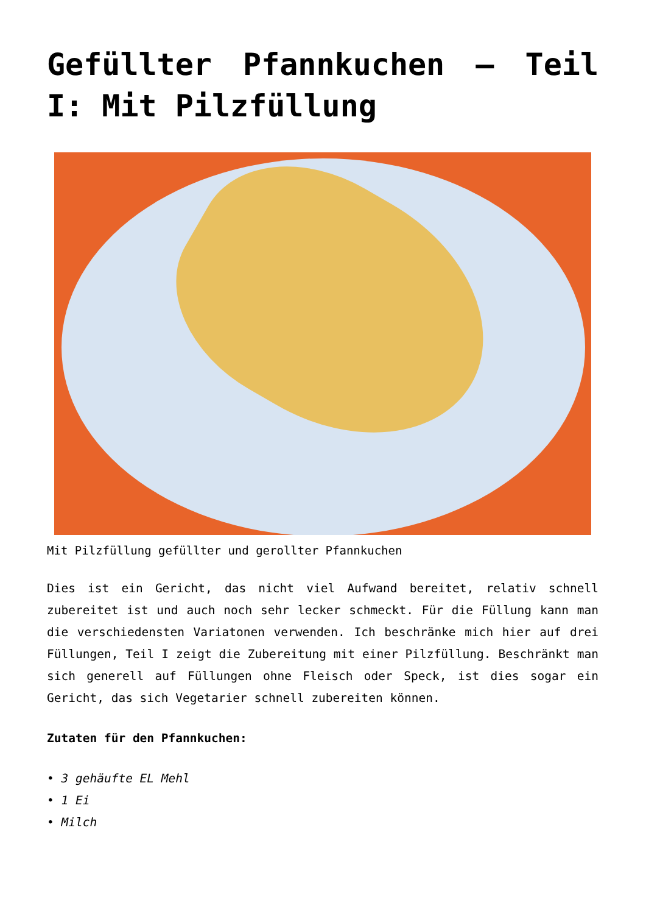Gefüllter Pfannkuchen – Teil I: Mit Pilzfüllung
Mit Pilzfüllung gefüllter und gerollter Pfannkuchen
Dies ist ein Gericht, das nicht viel Aufwand bereitet, relativ schnell zubereitet ist und auch noch sehr lecker schmeckt. Für die Füllung kann man die verschiedensten Variatonen verwenden. Ich beschränke mich hier auf drei Füllungen, Teil I zeigt die Zubereitung mit einer Pilzfüllung. Beschränkt man sich generell auf Füllungen ohne Fleisch oder Speck, ist dies sogar ein Gericht, das sich Vegetarier schnell zubereiten können.
Zutaten für den Pfannkuchen:
• 3 gehäufte EL Mehl
• 1 Ei
• Milch